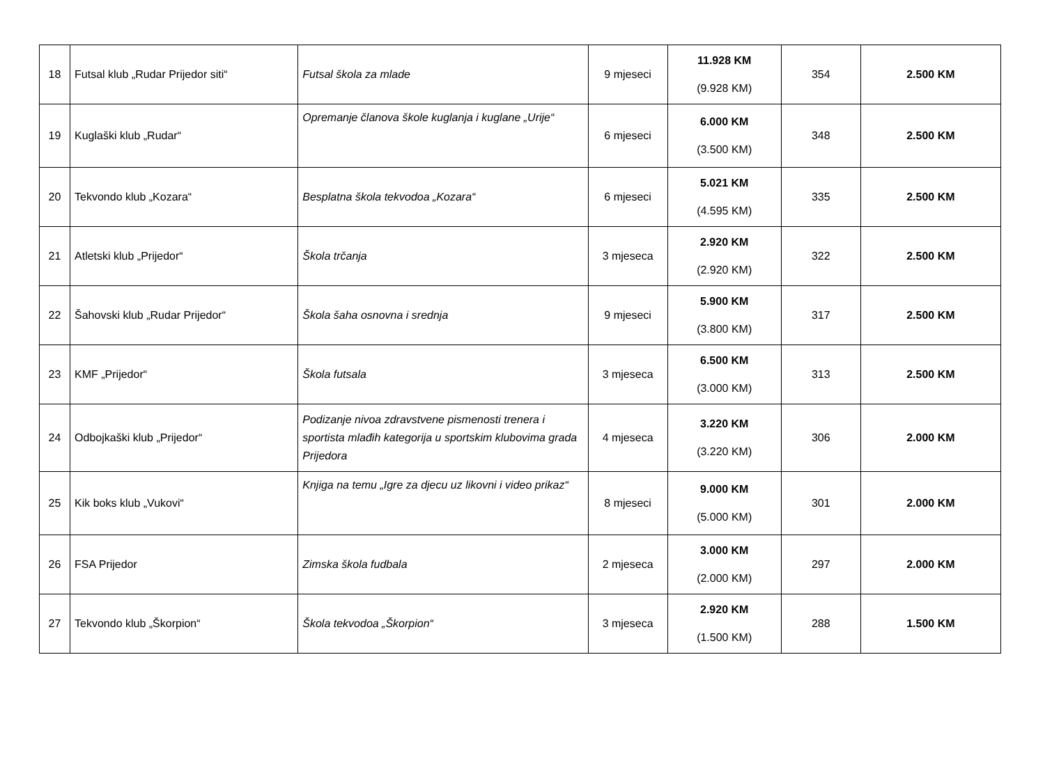| 18 | Futsal klub „Rudar Prijedor siti“ | Futsal škola za mlade | 9 mjeseci | 11.928 KM (9.928 KM) | 354 | 2.500 KM |
| 19 | Kuglaški klub „Rudar“ | Opremanje članova škole kuglanja i kuglane „Urije“ | 6 mjeseci | 6.000 KM (3.500 KM) | 348 | 2.500 KM |
| 20 | Tekvondo klub „Kozara“ | Besplatna škola tekvodoa „Kozara“ | 6 mjeseci | 5.021 KM (4.595 KM) | 335 | 2.500 KM |
| 21 | Atletski klub „Prijedor“ | Škola trčanja | 3 mjeseca | 2.920 KM (2.920 KM) | 322 | 2.500 KM |
| 22 | Šahovski klub „Rudar Prijedor“ | Škola šaha osnovna i srednja | 9 mjeseci | 5.900 KM (3.800 KM) | 317 | 2.500 KM |
| 23 | KMF „Prijedor“ | Škola futsala | 3 mjeseca | 6.500 KM (3.000 KM) | 313 | 2.500 KM |
| 24 | Odbojkaški klub „Prijedor“ | Podizanje nivoa zdravstvene pismenosti trenera i sportista mlađih kategorija u sportskim klubovima grada Prijedora | 4 mjeseca | 3.220 KM (3.220 KM) | 306 | 2.000 KM |
| 25 | Kik boks klub „Vukovi“ | Knjiga na temu „Igre za djecu uz likovni i video prikaz“ | 8 mjeseci | 9.000 KM (5.000 KM) | 301 | 2.000 KM |
| 26 | FSA Prijedor | Zimska škola fudbala | 2 mjeseca | 3.000 KM (2.000 KM) | 297 | 2.000 KM |
| 27 | Tekvondo klub „Škorpion“ | Škola tekvodoa „Škorpion“ | 3 mjeseca | 2.920 KM (1.500 KM) | 288 | 1.500 KM |